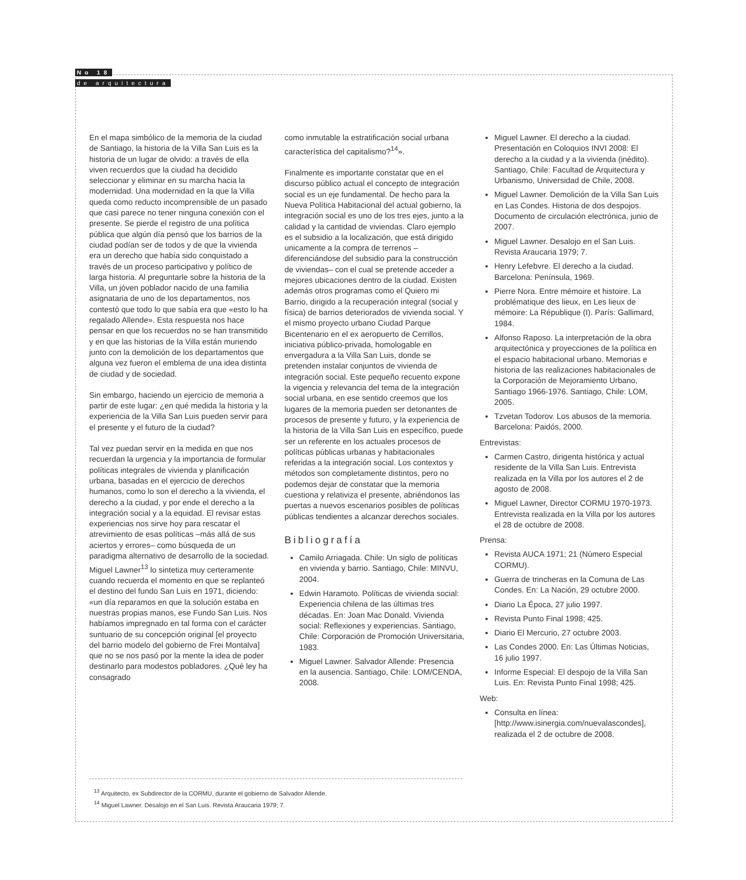No 18
de arquitectura
En el mapa simbólico de la memoria de la ciudad de Santiago, la historia de la Villa San Luis es la historia de un lugar de olvido: a través de ella viven recuerdos que la ciudad ha decidido seleccionar y eliminar en su marcha hacia la modernidad. Una modernidad en la que la Villa queda como reducto incomprensible de un pasado que casi parece no tener ninguna conexión con el presente. Se pierde el registro de una política pública que algún día pensó que los barrios de la ciudad podían ser de todos y de que la vivienda era un derecho que había sido conquistado a través de un proceso participativo y político de larga historia. Al preguntarle sobre la historia de la Villa, un jóven poblador nacido de una familia asignataria de uno de los departamentos, nos contestó que todo lo que sabía era que «esto lo ha regalado Allende». Esta respuesta nos hace pensar en que los recuerdos no se han transmitido y en que las historias de la Villa están muriendo junto con la demolición de los departamentos que alguna vez fueron el emblema de una idea distinta de ciudad y de sociedad.
Sin embargo, haciendo un ejercicio de memoria a partir de este lugar: ¿en qué medida la historia y la experiencia de la Villa San Luis pueden servir para el presente y el futuro de la ciudad?
Tal vez puedan servir en la medida en que nos recuerdan la urgencia y la importancia de formular políticas integrales de vivienda y planificación urbana, basadas en el ejercicio de derechos humanos, como lo son el derecho a la vivienda, el derecho a la ciudad, y por ende el derecho a la integración social y a la equidad. El revisar estas experiencias nos sirve hoy para rescatar el atrevimiento de esas políticas –más allá de sus aciertos y errores– como búsqueda de un paradigma alternativo de desarrollo de la sociedad. Miguel Lawner<sup>13</sup> lo sintetiza muy certeramente cuando recuerda el momento en que se replanteó el destino del fundo San Luis en 1971, diciendo: «un día reparamos en que la solución estaba en nuestras propias manos, ese Fundo San Luis. Nos habíamos impregnado en tal forma con el carácter suntuario de su concepción original [el proyecto del barrio modelo del gobierno de Frei Montalva] que no se nos pasó por la mente la idea de poder destinarlo para modestos pobladores. ¿Qué ley ha consagrado
como inmutable la estratificación social urbana característica del capitalismo?<sup>14</sup>».
Finalmente es importante constatar que en el discurso público actual el concepto de integración social es un eje fundamental. De hecho para la Nueva Política Habitacional del actual gobierno, la integración social es uno de los tres ejes, junto a la calidad y la cantidad de viviendas. Claro ejemplo es el subsidio a la localización, que está dirigido unicamente a la compra de terrenos –diferenciándose del subsidio para la construcción de viviendas– con el cual se pretende acceder a mejores ubicaciones dentro de la ciudad. Existen además otros programas como el Quiero mi Barrio, dirigido a la recuperación integral (social y física) de barrios deteriorados de vivienda social. Y el mismo proyecto urbano Ciudad Parque Bicentenario en el ex aeropuerto de Cerrillos, iniciativa público-privada, homologable en envergadura a la Villa San Luis, donde se pretenden instalar conjuntos de vivienda de integración social. Este pequeño recuento expone la vigencia y relevancia del tema de la integración social urbana, en ese sentido creemos que los lugares de la memoria pueden ser detonantes de procesos de presente y futuro, y la experiencia de la historia de la Villa San Luis en específico, puede ser un referente en los actuales procesos de políticas públicas urbanas y habitacionales referidas a la integración social. Los contextos y métodos son completamente distintos, pero no podemos dejar de constatar que la memoria cuestiona y relativiza el presente, abriéndonos las puertas a nuevos escenarios posibles de políticas públicas tendientes a alcanzar derechos sociales.
Bibliografía
Camilo Arriagada. Chile: Un siglo de políticas en vivienda y barrio. Santiago, Chile: MINVU, 2004.
Edwin Haramoto. Políticas de vivienda social: Experiencia chilena de las últimas tres décadas. En: Joan Mac Donald. Vivienda social: Reflexiones y experiencias. Santiago, Chile: Corporación de Promoción Universitaria, 1983.
Miguel Lawner. Salvador Allende: Presencia en la ausencia. Santiago, Chile: LOM/CENDA, 2008.
Miguel Lawner. El derecho a la ciudad. Presentación en Coloquios INVI 2008: El derecho a la ciudad y a la vivienda (inédito). Santiago, Chile: Facultad de Arquitectura y Urbanismo, Universidad de Chile, 2008.
Miguel Lawner. Demolición de la Villa San Luis en Las Condes. Historia de dos despojos. Documento de circulación electrónica, junio de 2007.
Miguel Lawner. Desalojo en el San Luis. Revista Araucaria 1979; 7.
Henry Lefebvre. El derecho a la ciudad. Barcelona: Península, 1969.
Pierre Nora. Entre mémoire et histoire. La problématique des lieux, en Les lieux de mémoire: La République (I). París: Gallimard, 1984.
Alfonso Raposo. La interpretación de la obra arquitectónica y proyecciones de la política en el espacio habitacional urbano. Memorias e historia de las realizaciones habitacionales de la Corporación de Mejoramiento Urbano, Santiago 1966-1976. Santiago, Chile: LOM, 2005.
Tzvetan Todorov. Los abusos de la memoria. Barcelona: Paidós, 2000.
Entrevistas:
Carmen Castro, dirigenta histórica y actual residente de la Villa San Luis. Entrevista realizada en la Villa por los autores el 2 de agosto de 2008.
Miguel Lawner, Director CORMU 1970-1973. Entrevista realizada en la Villa por los autores el 28 de octubre de 2008.
Prensa:
Revista AUCA 1971; 21 (Número Especial CORMU).
Guerra de trincheras en la Comuna de Las Condes. En: La Nación, 29 octubre 2000.
Diario La Época, 27 julio 1997.
Revista Punto Final 1998; 425.
Diario El Mercurio, 27 octubre 2003.
Las Condes 2000. En: Las Últimas Noticias, 16 julio 1997.
Informe Especial: El despojo de la Villa San Luis. En: Revista Punto Final 1998; 425.
Web:
Consulta en línea: [http://www.isinergia.com/nuevalascondes], realizada el 2 de octubre de 2008.
<sup>13</sup> Arquitecto, ex Subdirector de la CORMU, durante el gobierno de Salvador Allende.
<sup>14</sup> Miguel Lawner. Desalojo en el San Luis. Revista Araucaria 1979; 7.